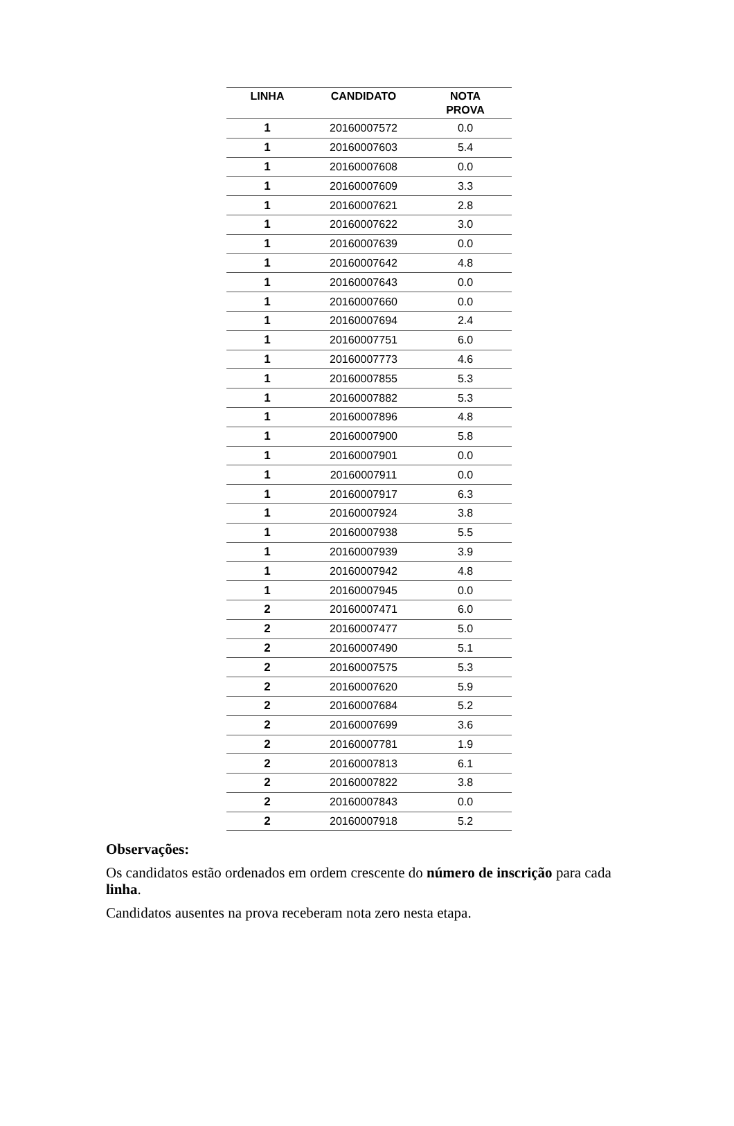| LINHA | CANDIDATO | NOTA PROVA |
| --- | --- | --- |
| 1 | 20160007572 | 0.0 |
| 1 | 20160007603 | 5.4 |
| 1 | 20160007608 | 0.0 |
| 1 | 20160007609 | 3.3 |
| 1 | 20160007621 | 2.8 |
| 1 | 20160007622 | 3.0 |
| 1 | 20160007639 | 0.0 |
| 1 | 20160007642 | 4.8 |
| 1 | 20160007643 | 0.0 |
| 1 | 20160007660 | 0.0 |
| 1 | 20160007694 | 2.4 |
| 1 | 20160007751 | 6.0 |
| 1 | 20160007773 | 4.6 |
| 1 | 20160007855 | 5.3 |
| 1 | 20160007882 | 5.3 |
| 1 | 20160007896 | 4.8 |
| 1 | 20160007900 | 5.8 |
| 1 | 20160007901 | 0.0 |
| 1 | 20160007911 | 0.0 |
| 1 | 20160007917 | 6.3 |
| 1 | 20160007924 | 3.8 |
| 1 | 20160007938 | 5.5 |
| 1 | 20160007939 | 3.9 |
| 1 | 20160007942 | 4.8 |
| 1 | 20160007945 | 0.0 |
| 2 | 20160007471 | 6.0 |
| 2 | 20160007477 | 5.0 |
| 2 | 20160007490 | 5.1 |
| 2 | 20160007575 | 5.3 |
| 2 | 20160007620 | 5.9 |
| 2 | 20160007684 | 5.2 |
| 2 | 20160007699 | 3.6 |
| 2 | 20160007781 | 1.9 |
| 2 | 20160007813 | 6.1 |
| 2 | 20160007822 | 3.8 |
| 2 | 20160007843 | 0.0 |
| 2 | 20160007918 | 5.2 |
Observações:
Os candidatos estão ordenados em ordem crescente do número de inscrição para cada linha.
Candidatos ausentes na prova receberam nota zero nesta etapa.